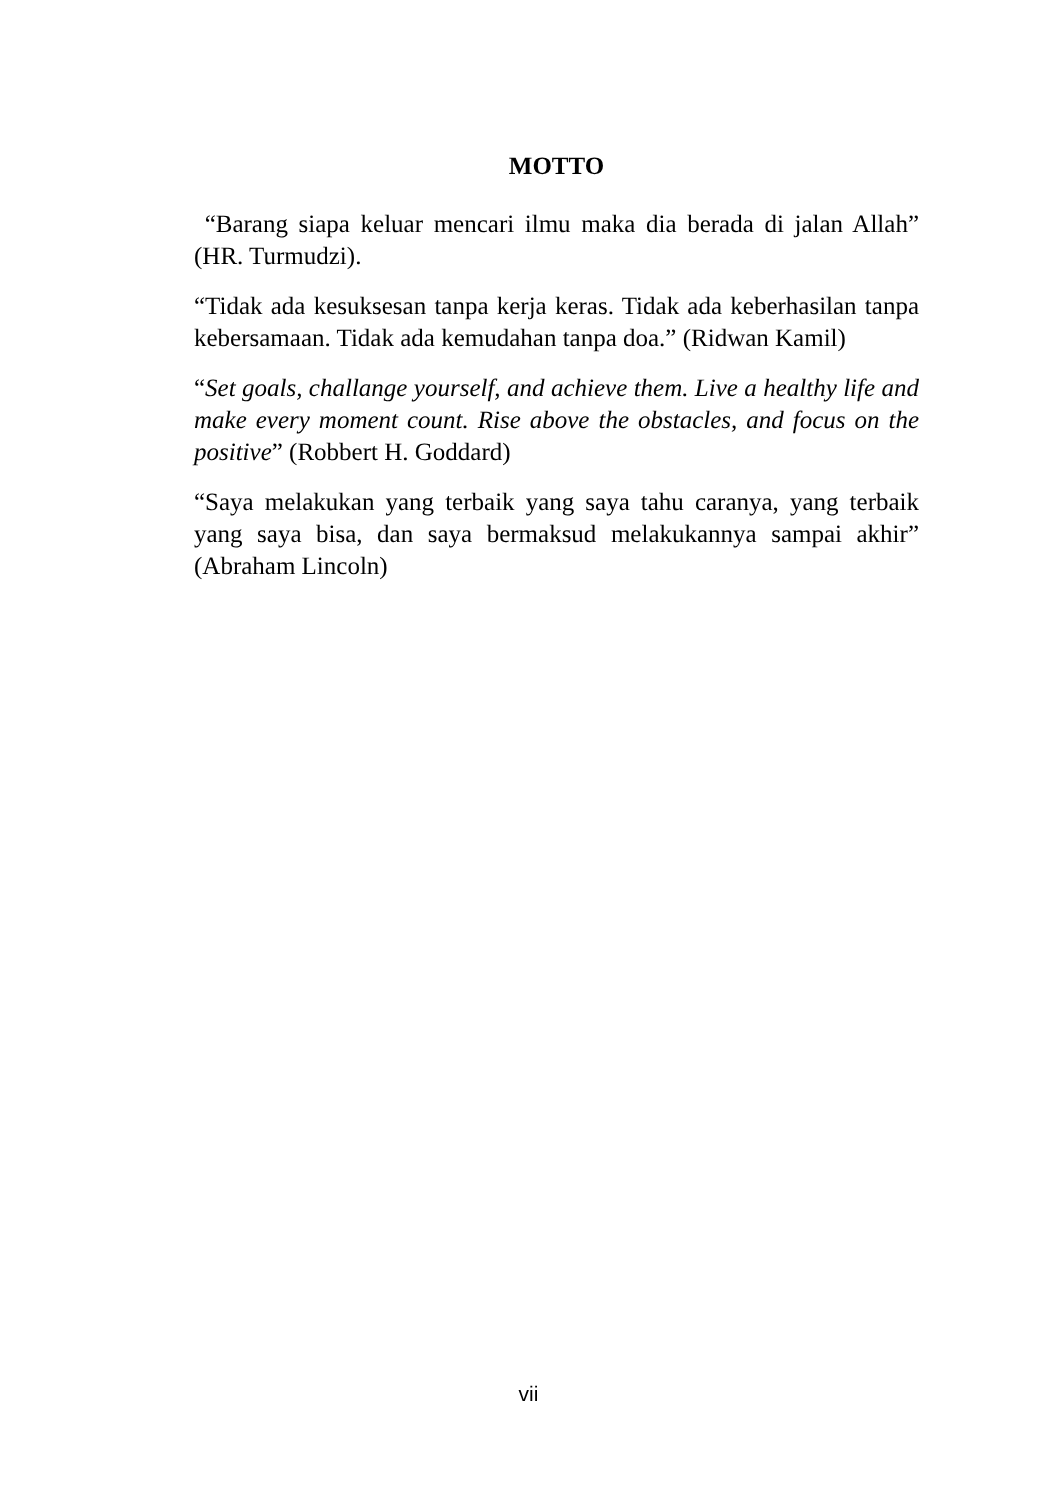MOTTO
“Barang siapa keluar mencari ilmu maka dia berada di jalan Allah” (HR. Turmudzi).
“Tidak ada kesuksesan tanpa kerja keras. Tidak ada keberhasilan tanpa kebersamaan. Tidak ada kemudahan tanpa doa.” (Ridwan Kamil)
“Set goals, challange yourself, and achieve them. Live a healthy life and make every moment count. Rise above the obstacles, and focus on the positive” (Robbert H. Goddard)
“Saya melakukan yang terbaik yang saya tahu caranya, yang terbaik yang saya bisa, dan saya bermaksud melakukannya sampai akhir” (Abraham Lincoln)
vii